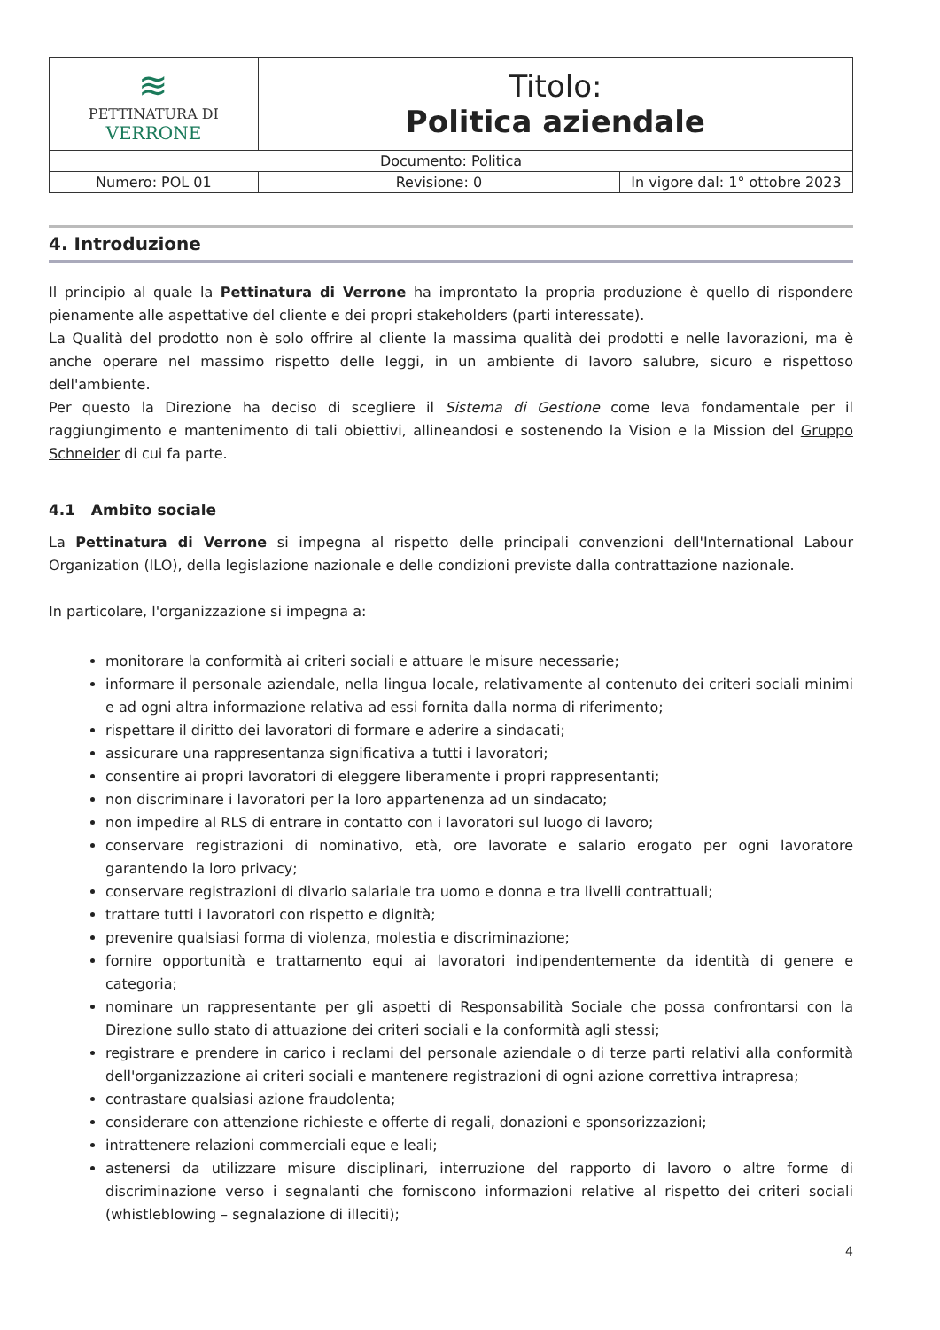| ≋ PETTINATURA DI VERRONE | Titolo: Politica aziendale | |
| Documento: Politica | | |
| Numero: POL 01 | Revisione: 0 | In vigore dal: 1° ottobre 2023 |
4. Introduzione
Il principio al quale la Pettinatura di Verrone ha improntato la propria produzione è quello di rispondere pienamente alle aspettative del cliente e dei propri stakeholders (parti interessate).
La Qualità del prodotto non è solo offrire al cliente la massima qualità dei prodotti e nelle lavorazioni, ma è anche operare nel massimo rispetto delle leggi, in un ambiente di lavoro salubre, sicuro e rispettoso dell'ambiente.
Per questo la Direzione ha deciso di scegliere il Sistema di Gestione come leva fondamentale per il raggiungimento e mantenimento di tali obiettivi, allineandosi e sostenendo la Vision e la Mission del Gruppo Schneider di cui fa parte.
4.1 Ambito sociale
La Pettinatura di Verrone si impegna al rispetto delle principali convenzioni dell'International Labour Organization (ILO), della legislazione nazionale e delle condizioni previste dalla contrattazione nazionale.
In particolare, l'organizzazione si impegna a:
monitorare la conformità ai criteri sociali e attuare le misure necessarie;
informare il personale aziendale, nella lingua locale, relativamente al contenuto dei criteri sociali minimi e ad ogni altra informazione relativa ad essi fornita dalla norma di riferimento;
rispettare il diritto dei lavoratori di formare e aderire a sindacati;
assicurare una rappresentanza significativa a tutti i lavoratori;
consentire ai propri lavoratori di eleggere liberamente i propri rappresentanti;
non discriminare i lavoratori per la loro appartenenza ad un sindacato;
non impedire al RLS di entrare in contatto con i lavoratori sul luogo di lavoro;
conservare registrazioni di nominativo, età, ore lavorate e salario erogato per ogni lavoratore garantendo la loro privacy;
conservare registrazioni di divario salariale tra uomo e donna e tra livelli contrattuali;
trattare tutti i lavoratori con rispetto e dignità;
prevenire qualsiasi forma di violenza, molestia e discriminazione;
fornire opportunità e trattamento equi ai lavoratori indipendentemente da identità di genere e categoria;
nominare un rappresentante per gli aspetti di Responsabilità Sociale che possa confrontarsi con la Direzione sullo stato di attuazione dei criteri sociali e la conformità agli stessi;
registrare e prendere in carico i reclami del personale aziendale o di terze parti relativi alla conformità dell'organizzazione ai criteri sociali e mantenere registrazioni di ogni azione correttiva intrapresa;
contrastare qualsiasi azione fraudolenta;
considerare con attenzione richieste e offerte di regali, donazioni e sponsorizzazioni;
intrattenere relazioni commerciali eque e leali;
astenersi da utilizzare misure disciplinari, interruzione del rapporto di lavoro o altre forme di discriminazione verso i segnalanti che forniscono informazioni relative al rispetto dei criteri sociali (whistleblowing – segnalazione di illeciti);
4